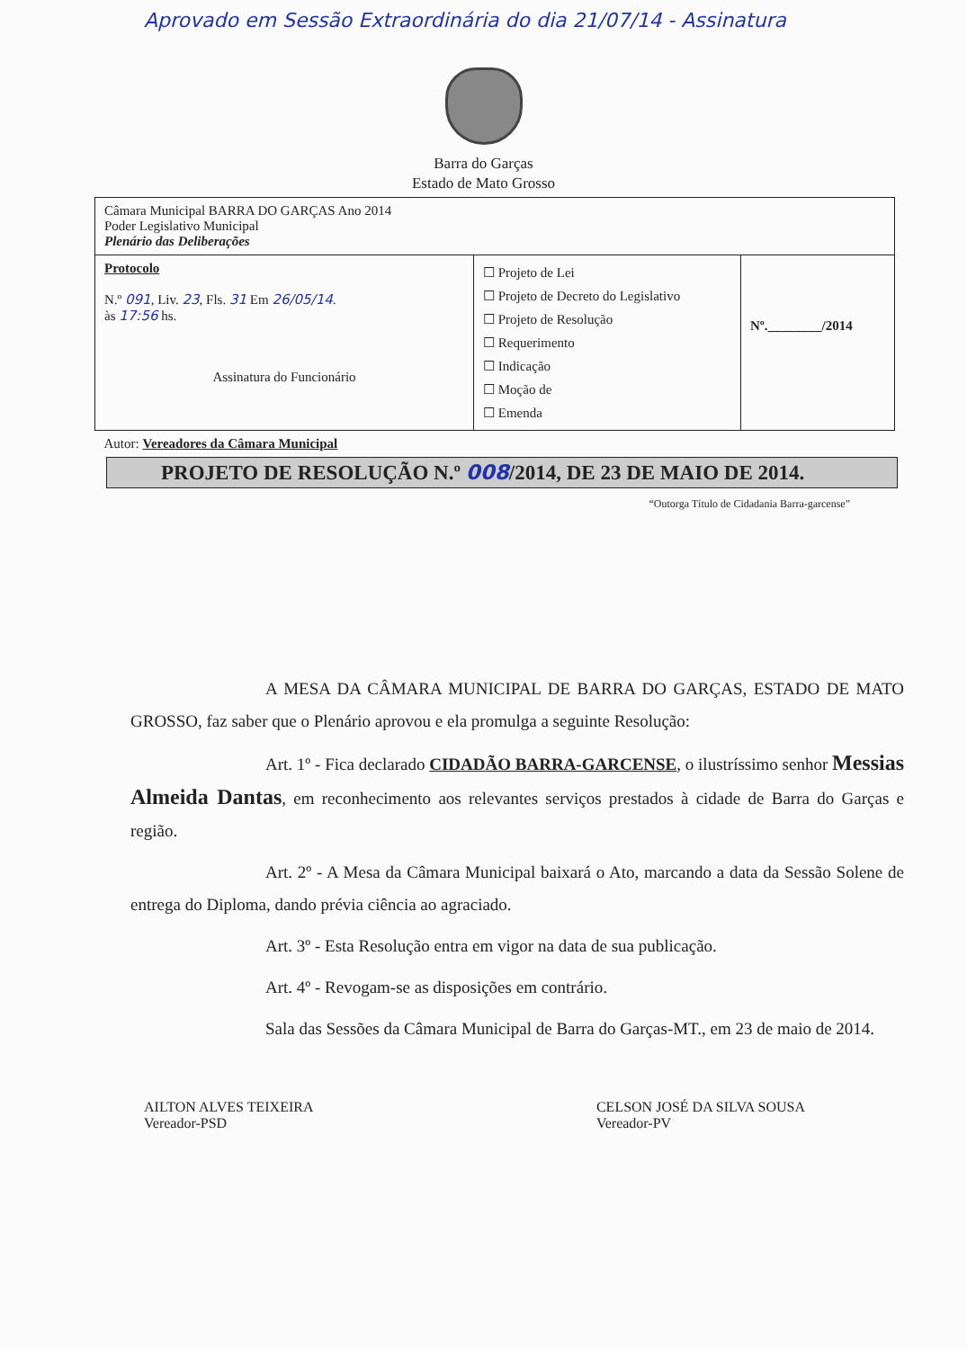Aprovado em Sessão Extraordinária do dia 21/07/14 - Assinatura
Barra do Garças
Estado de Mato Grosso
| Câmara Municipal BARRA DO GARÇAS Ano 2014 Poder Legislativo Municipal Plenário das Deliberações | | |
| Protocolo N.º 091 , Liv. 23 , Fls. 31 Em 26/05/14 . às 17:56 hs. Assinatura do Funcionário | ☐ Projeto de Lei ☐ Projeto de Decreto do Legislativo ☐ Projeto de Resolução ☐ Requerimento ☐ Indicação ☐ Moção de ☐ Emenda | Nº.________/2014 |
| Autor: Vereadores da Câmara Municipal | | |
PROJETO DE RESOLUÇÃO N.º 008/2014, DE 23 DE MAIO DE 2014.
“Outorga Título de Cidadania Barra-garcense”
A MESA DA CÂMARA MUNICIPAL DE BARRA DO GARÇAS, ESTADO DE MATO GROSSO, faz saber que o Plenário aprovou e ela promulga a seguinte Resolução:
Art. 1º - Fica declarado CIDADÃO BARRA-GARCENSE, o ilustríssimo senhor Messias Almeida Dantas, em reconhecimento aos relevantes serviços prestados à cidade de Barra do Garças e região.
Art. 2º - A Mesa da Câmara Municipal baixará o Ato, marcando a data da Sessão Solene de entrega do Diploma, dando prévia ciência ao agraciado.
Art. 3º - Esta Resolução entra em vigor na data de sua publicação.
Art. 4º - Revogam-se as disposições em contrário.
Sala das Sessões da Câmara Municipal de Barra do Garças-MT., em 23 de maio de 2014.
AILTON ALVES TEIXEIRA
Vereador-PSD
CELSON JOSÉ DA SILVA SOUSA
Vereador-PV